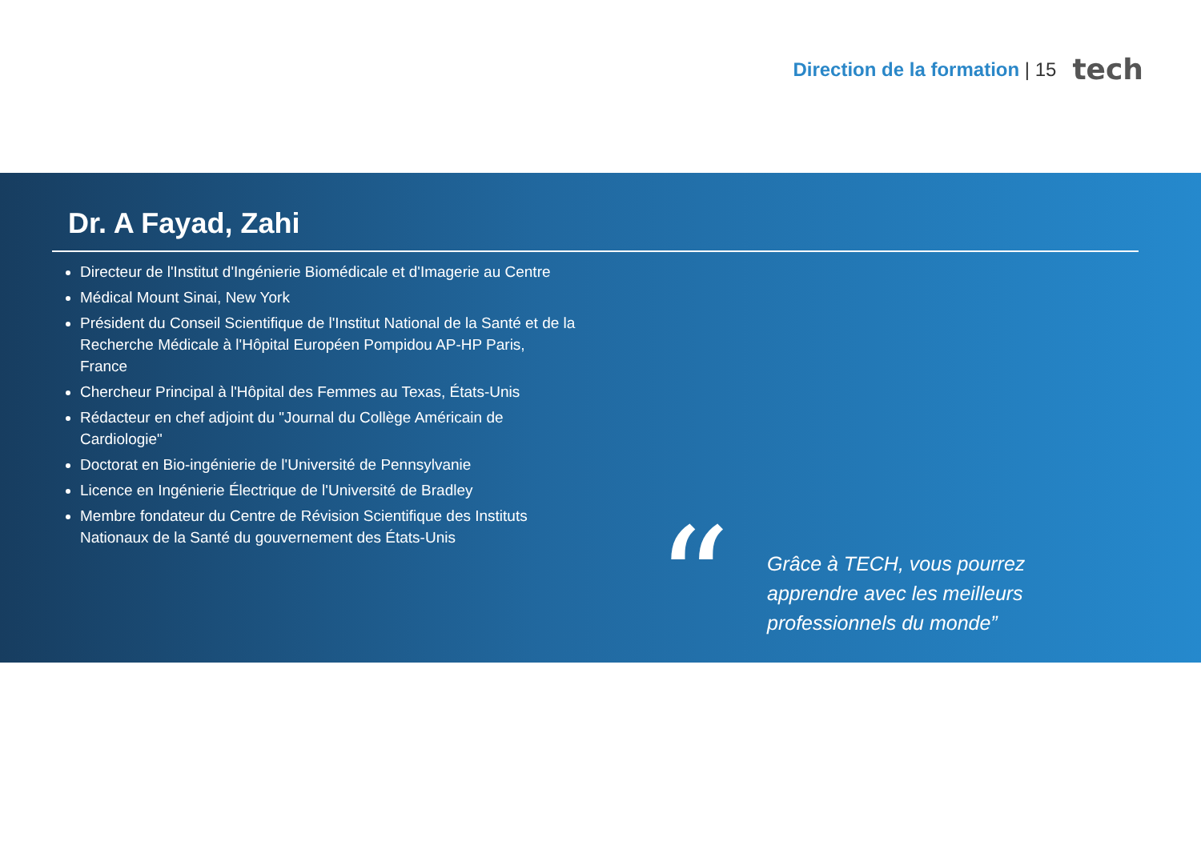Direction de la formation | 15
tech
Dr. A Fayad, Zahi
Directeur de l'Institut d'Ingénierie Biomédicale et d'Imagerie au Centre
Médical Mount Sinai, New York
Président du Conseil Scientifique de l'Institut National de la Santé et de la Recherche Médicale à l'Hôpital Européen Pompidou AP-HP Paris, France
Chercheur Principal à l'Hôpital des Femmes au Texas, États-Unis
Rédacteur en chef adjoint du "Journal du Collège Américain de Cardiologie"
Doctorat en Bio-ingénierie de l'Université de Pennsylvanie
Licence en Ingénierie Électrique de l'Université de Bradley
Membre fondateur du Centre de Révision Scientifique des Instituts Nationaux de la Santé du gouvernement des États-Unis
“
Grâce à TECH, vous pourrez apprendre avec les meilleurs professionnels du monde”